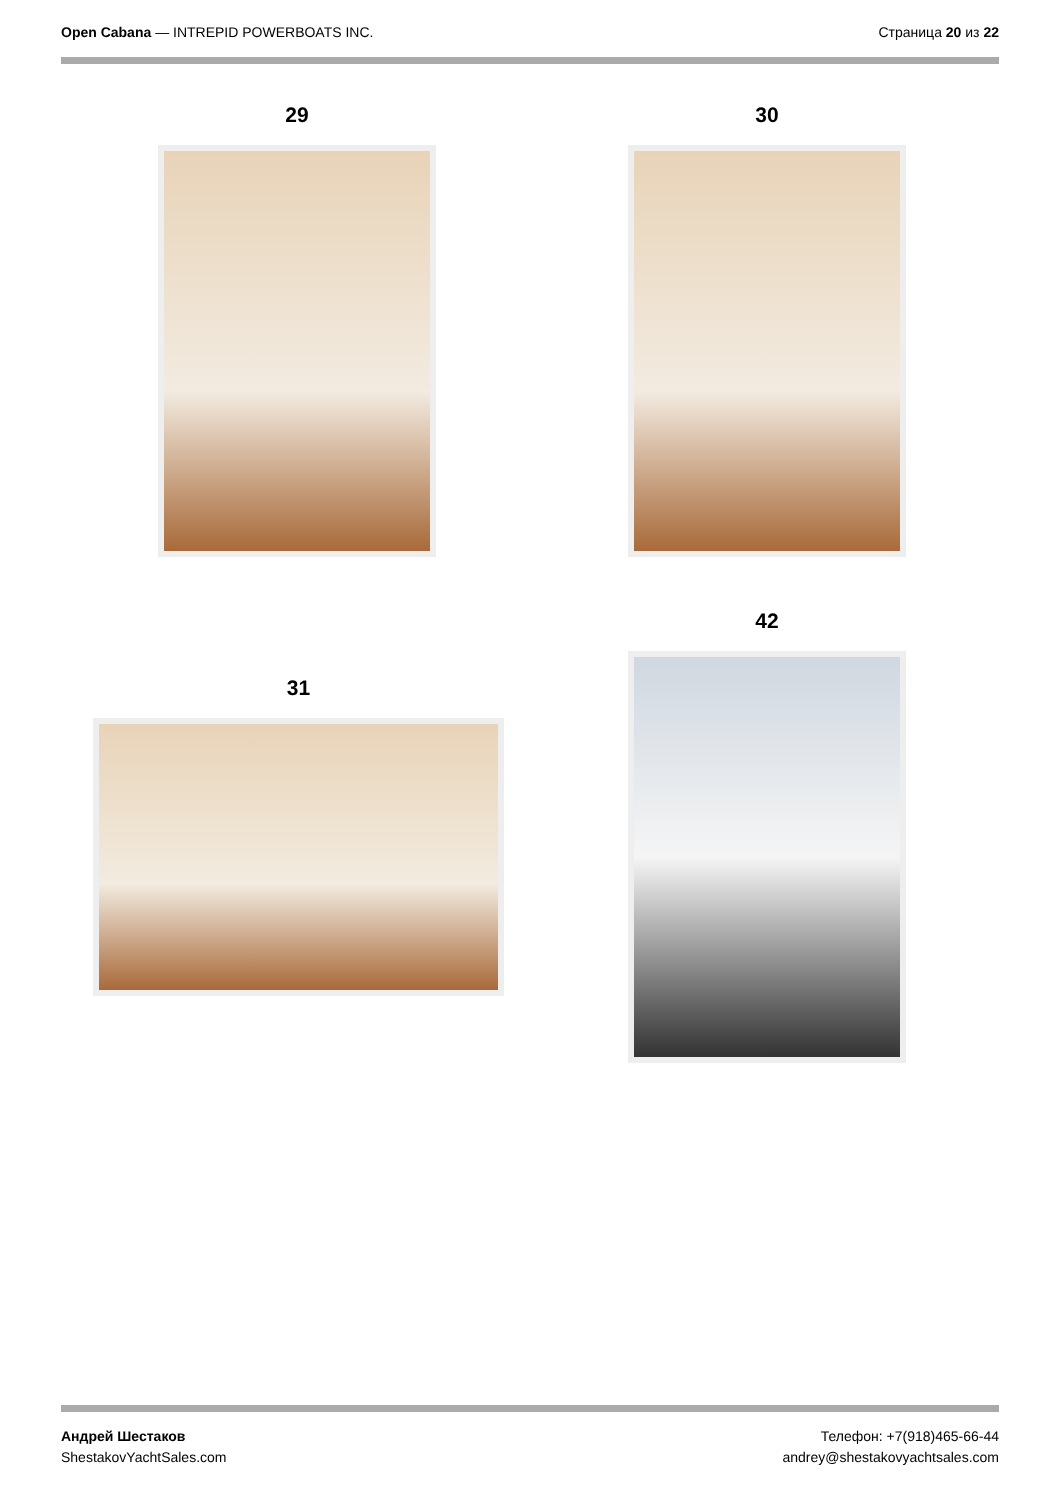Open Cabana — INTREPID POWERBOATS INC.
Страница 20 из 22
29 30
31
42
Андрей Шестаков
ShestakovYachtSales.com
Телефон: +7(918)465-66-44
andrey@shestakovyachtsales.com